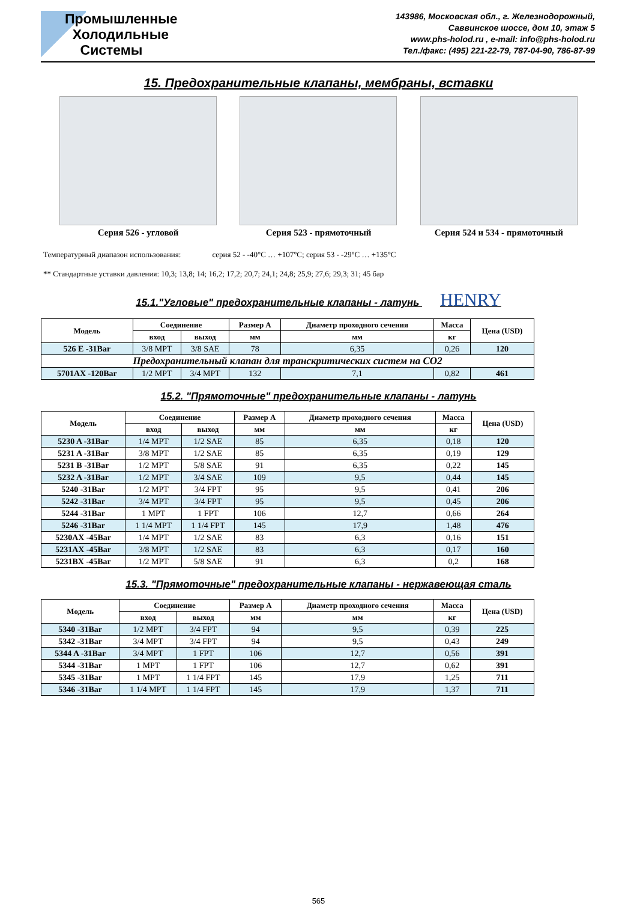Промышленные
Холодильные
Системы
143986, Московская обл., г. Железнодорожный,
Саввинское шоссе, дом 10, этаж 5
www.phs-holod.ru , e-mail: info@phs-holod.ru
Тел./факс: (495) 221-22-79, 787-04-90, 786-87-99
15. Предохранительные клапаны, мембраны, вставки
Серия 526 - угловой Серия 523 - прямоточный Серия 524 и 534 - прямоточный
Температурный диапазон использования: серия 52 - -40°C … +107°C; серия 53 - -29°C … +135°C
** Стандартные уставки давления: 10,3; 13,8; 14; 16,2; 17,2; 20,7; 24,1; 24,8; 25,9; 27,6; 29,3; 31; 45 бар
15.1."Угловые" предохранительные клапаны - латунь HENRY
| Модель | Соединение | | Размер А | Диаметр проходного сечения | Масса | Цена (USD) |
| --- | --- | --- | --- | --- | --- | --- |
| | вход | выход | мм | мм | кг | |
| 526 E -31Bar | 3/8 MPT | 3/8 SAE | 78 | 6,35 | 0,26 | 120 |
| Предохранительный клапан для транскритических систем на CO2 | | | | | | |
| 5701AX -120Bar | 1/2 MPT | 3/4 MPT | 132 | 7,1 | 0,82 | 461 |
15.2. "Прямоточные" предохранительные клапаны - латунь
| Модель | Соединение | | Размер А | Диаметр проходного сечения | Масса | Цена (USD) |
| --- | --- | --- | --- | --- | --- | --- |
| | вход | выход | мм | мм | кг | |
| 5230 A -31Bar | 1/4 MPT | 1/2 SAE | 85 | 6,35 | 0,18 | 120 |
| 5231 A -31Bar | 3/8 MPT | 1/2 SAE | 85 | 6,35 | 0,19 | 129 |
| 5231 B -31Bar | 1/2 MPT | 5/8 SAE | 91 | 6,35 | 0,22 | 145 |
| 5232 A -31Bar | 1/2 MPT | 3/4 SAE | 109 | 9,5 | 0,44 | 145 |
| 5240 -31Bar | 1/2 MPT | 3/4 FPT | 95 | 9,5 | 0,41 | 206 |
| 5242 -31Bar | 3/4 MPT | 3/4 FPT | 95 | 9,5 | 0,45 | 206 |
| 5244 -31Bar | 1 MPT | 1 FPT | 106 | 12,7 | 0,66 | 264 |
| 5246 -31Bar | 1 1/4 MPT | 1 1/4 FPT | 145 | 17,9 | 1,48 | 476 |
| 5230AX -45Bar | 1/4 MPT | 1/2 SAE | 83 | 6,3 | 0,16 | 151 |
| 5231AX -45Bar | 3/8 MPT | 1/2 SAE | 83 | 6,3 | 0,17 | 160 |
| 5231BX -45Bar | 1/2 MPT | 5/8 SAE | 91 | 6,3 | 0,2 | 168 |
15.3. "Прямоточные" предохранительные клапаны - нержавеющая сталь
| Модель | Соединение | | Размер А | Диаметр проходного сечения | Масса | Цена (USD) |
| --- | --- | --- | --- | --- | --- | --- |
| | вход | выход | мм | мм | кг | |
| 5340 -31Bar | 1/2 MPT | 3/4 FPT | 94 | 9,5 | 0,39 | 225 |
| 5342 -31Bar | 3/4 MPT | 3/4 FPT | 94 | 9,5 | 0,43 | 249 |
| 5344 A -31Bar | 3/4 MPT | 1 FPT | 106 | 12,7 | 0,56 | 391 |
| 5344 -31Bar | 1 MPT | 1 FPT | 106 | 12,7 | 0,62 | 391 |
| 5345 -31Bar | 1 MPT | 1 1/4 FPT | 145 | 17,9 | 1,25 | 711 |
| 5346 -31Bar | 1 1/4 MPT | 1 1/4 FPT | 145 | 17,9 | 1,37 | 711 |
565